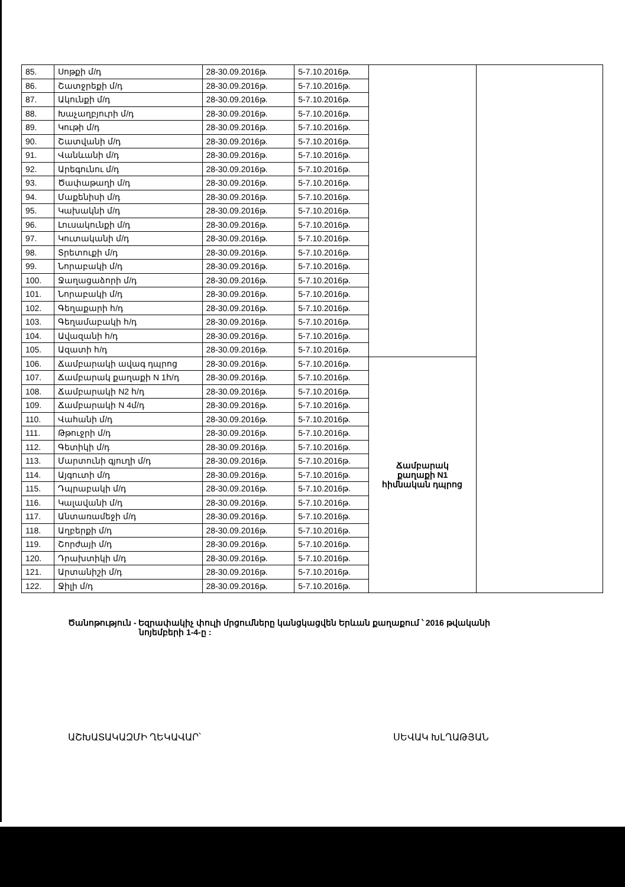| 85. | Սոթքի մ/դ | 28-30.09.2016թ. | 5-7.10.2016թ. | | |
| 86. | Շատջրեքի մ/դ | 28-30.09.2016թ. | 5-7.10.2016թ. | | |
| 87. | Ակունքի մ/դ | 28-30.09.2016թ. | 5-7.10.2016թ. | | |
| 88. | Խաչաղբյուրի մ/դ | 28-30.09.2016թ. | 5-7.10.2016թ. | | |
| 89. | Կութի մ/դ | 28-30.09.2016թ. | 5-7.10.2016թ. | | |
| 90. | Շատվանի մ/դ | 28-30.09.2016թ. | 5-7.10.2016թ. | | |
| 91. | Վանևանի մ/դ | 28-30.09.2016թ. | 5-7.10.2016թ. | | |
| 92. | Արեգունու մ/դ | 28-30.09.2016թ. | 5-7.10.2016թ. | | |
| 93. | Ծափաթաղի մ/դ | 28-30.09.2016թ. | 5-7.10.2016թ. | | |
| 94. | Մաքենիսի մ/դ | 28-30.09.2016թ. | 5-7.10.2016թ. | | |
| 95. | Կախակնի մ/դ | 28-30.09.2016թ. | 5-7.10.2016թ. | | |
| 96. | Լուսակունքի մ/դ | 28-30.09.2016թ. | 5-7.10.2016թ. | | |
| 97. | Կուտականի մ/դ | 28-30.09.2016թ. | 5-7.10.2016թ. | | |
| 98. | Տրետուքի մ/դ | 28-30.09.2016թ. | 5-7.10.2016թ. | | |
| 99. | Նորաբակի մ/դ | 28-30.09.2016թ. | 5-7.10.2016թ. | | |
| 100. | Ջաղացաձորի մ/դ | 28-30.09.2016թ. | 5-7.10.2016թ. | | |
| 101. | Նորաբակի մ/դ | 28-30.09.2016թ. | 5-7.10.2016թ. | | |
| 102. | Գեղաքարի հ/դ | 28-30.09.2016թ. | 5-7.10.2016թ. | | |
| 103. | Գեղամաբակի հ/դ | 28-30.09.2016թ. | 5-7.10.2016թ. | | |
| 104. | Ավազանի հ/դ | 28-30.09.2016թ. | 5-7.10.2016թ. | | |
| 105. | Ազատի հ/դ | 28-30.09.2016թ. | 5-7.10.2016թ. | | |
| 106. | Ճամբարակի ավագ դպրոց | 28-30.09.2016թ. | 5-7.10.2016թ. | Ճամբարակ քաղաքի N1 հիմնական դպրոց | |
| 107. | Ճամբարակ քաղաքի N 1հ/դ | 28-30.09.2016թ. | 5-7.10.2016թ. | | |
| 108. | Ճամբարակի N2 հ/դ | 28-30.09.2016թ. | 5-7.10.2016թ. | | |
| 109. | Ճամբարակի N 4մ/դ | 28-30.09.2016թ. | 5-7.10.2016թ. | | |
| 110. | Վահանի մ/դ | 28-30.09.2016թ. | 5-7.10.2016թ. | | |
| 111. | Թթուջրի մ/դ | 28-30.09.2016թ. | 5-7.10.2016թ. | | |
| 112. | Գետիկի մ/դ | 28-30.09.2016թ. | 5-7.10.2016թ. | | |
| 113. | Մարտունի գյուղի մ/դ | 28-30.09.2016թ. | 5-7.10.2016թ. | | |
| 114. | Այգուտի մ/դ | 28-30.09.2016թ. | 5-7.10.2016թ. | | |
| 115. | Դպրաբակի մ/դ | 28-30.09.2016թ. | 5-7.10.2016թ. | | |
| 116. | Կալավանի մ/դ | 28-30.09.2016թ. | 5-7.10.2016թ. | | |
| 117. | Անտառամեջի մ/դ | 28-30.09.2016թ. | 5-7.10.2016թ. | | |
| 118. | Աղբերքի մ/դ | 28-30.09.2016թ. | 5-7.10.2016թ. | | |
| 119. | Շորժայի մ/դ | 28-30.09.2016թ. | 5-7.10.2016թ. | | |
| 120. | Դրախտիկի մ/դ | 28-30.09.2016թ. | 5-7.10.2016թ. | | |
| 121. | Արտանիշի մ/դ | 28-30.09.2016թ. | 5-7.10.2016թ. | | |
| 122. | Ջիլի մ/դ | 28-30.09.2016թ. | 5-7.10.2016թ. | | |
Ծանոթություն - Եզրափակիչ փուլի մրցումները կանցկացվեն Երևան քաղաքում ՝ 2016 թվականի
նոյեմբերի 1-4-ը :
ԱՇԽԱՏԱԿԱԶՄԻ ՂԵԿԱՎԱՐ՝ ՍԵՎԱԿ ԽԼՂԱԹՅԱՆ